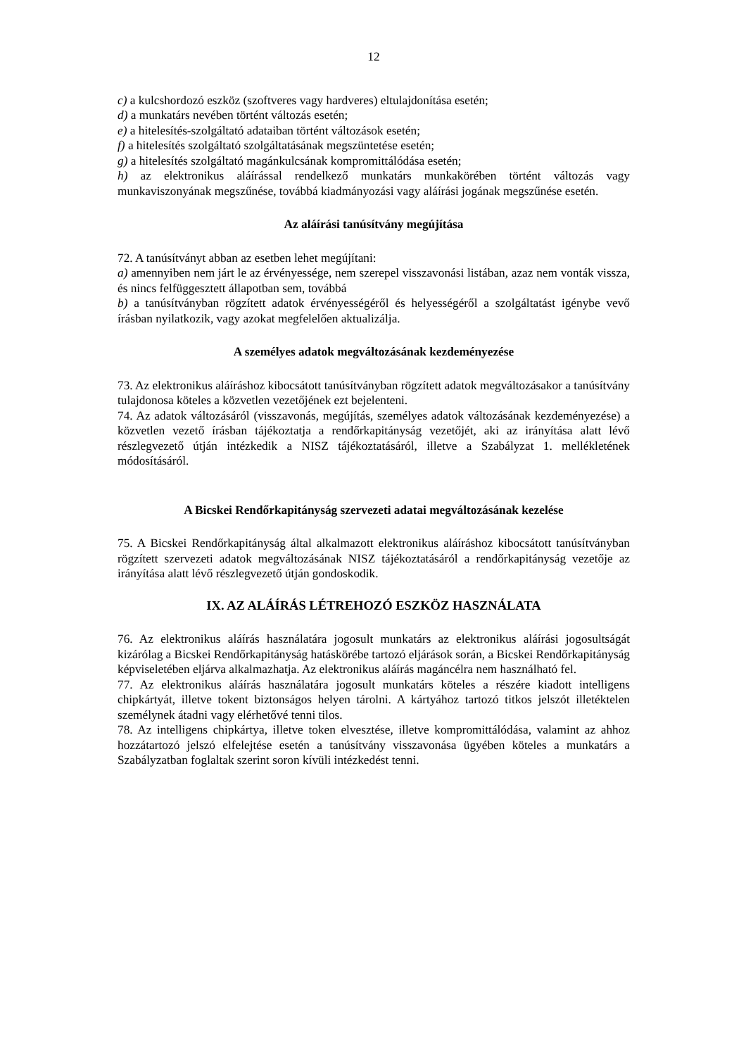12
c) a kulcshordozó eszköz (szoftveres vagy hardveres) eltulajdonítása esetén;
d) a munkatárs nevében történt változás esetén;
e) a hitelesítés-szolgáltató adataiban történt változások esetén;
f) a hitelesítés szolgáltató szolgáltatásának megszüntetése esetén;
g) a hitelesítés szolgáltató magánkulcsának kompromittálódása esetén;
h) az elektronikus aláírással rendelkező munkatárs munkakörében történt változás vagy munkaviszonyának megszűnése, továbbá kiadmányozási vagy aláírási jogának megszűnése esetén.
Az aláírási tanúsítvány megújítása
72. A tanúsítványt abban az esetben lehet megújítani:
a) amennyiben nem járt le az érvényessége, nem szerepel visszavonási listában, azaz nem vonták vissza, és nincs felfüggesztett állapotban sem, továbbá
b) a tanúsítványban rögzített adatok érvényességéről és helyességéről a szolgáltatást igénybe vevő írásban nyilatkozik, vagy azokat megfelelően aktualizálja.
A személyes adatok megváltozásának kezdeményezése
73. Az elektronikus aláíráshoz kibocsátott tanúsítványban rögzített adatok megváltozásakor a tanúsítvány tulajdonosa köteles a közvetlen vezetőjének ezt bejelenteni.
74. Az adatok változásáról (visszavonás, megújítás, személyes adatok változásának kezdeményezése) a közvetlen vezető írásban tájékoztatja a rendőrkapitányság vezetőjét, aki az irányítása alatt lévő részlegvezető útján intézkedik a NISZ tájékoztatásáról, illetve a Szabályzat 1. mellékletének módosításáról.
A Bicskei Rendőrkapitányság szervezeti adatai megváltozásának kezelése
75. A Bicskei Rendőrkapitányság által alkalmazott elektronikus aláíráshoz kibocsátott tanúsítványban rögzített szervezeti adatok megváltozásának NISZ tájékoztatásáról a rendőrkapitányság vezetője az irányítása alatt lévő részlegvezető útján gondoskodik.
IX. AZ ALÁÍRÁS LÉTREHOZÓ ESZKÖZ HASZNÁLATA
76. Az elektronikus aláírás használatára jogosult munkatárs az elektronikus aláírási jogosultságát kizárólag a Bicskei Rendőrkapitányság hatáskörébe tartozó eljárások során, a Bicskei Rendőrkapitányság képviseletében eljárva alkalmazhatja. Az elektronikus aláírás magáncélra nem használható fel.
77. Az elektronikus aláírás használatára jogosult munkatárs köteles a részére kiadott intelligens chipkártyát, illetve tokent biztonságos helyen tárolni. A kártyához tartozó titkos jelszót illetéktelen személynek átadni vagy elérhetővé tenni tilos.
78. Az intelligens chipkártya, illetve token elvesztése, illetve kompromittálódása, valamint az ahhoz hozzátartozó jelszó elfelejtése esetén a tanúsítvány visszavonása ügyében köteles a munkatárs a Szabályzatban foglaltak szerint soron kívüli intézkedést tenni.